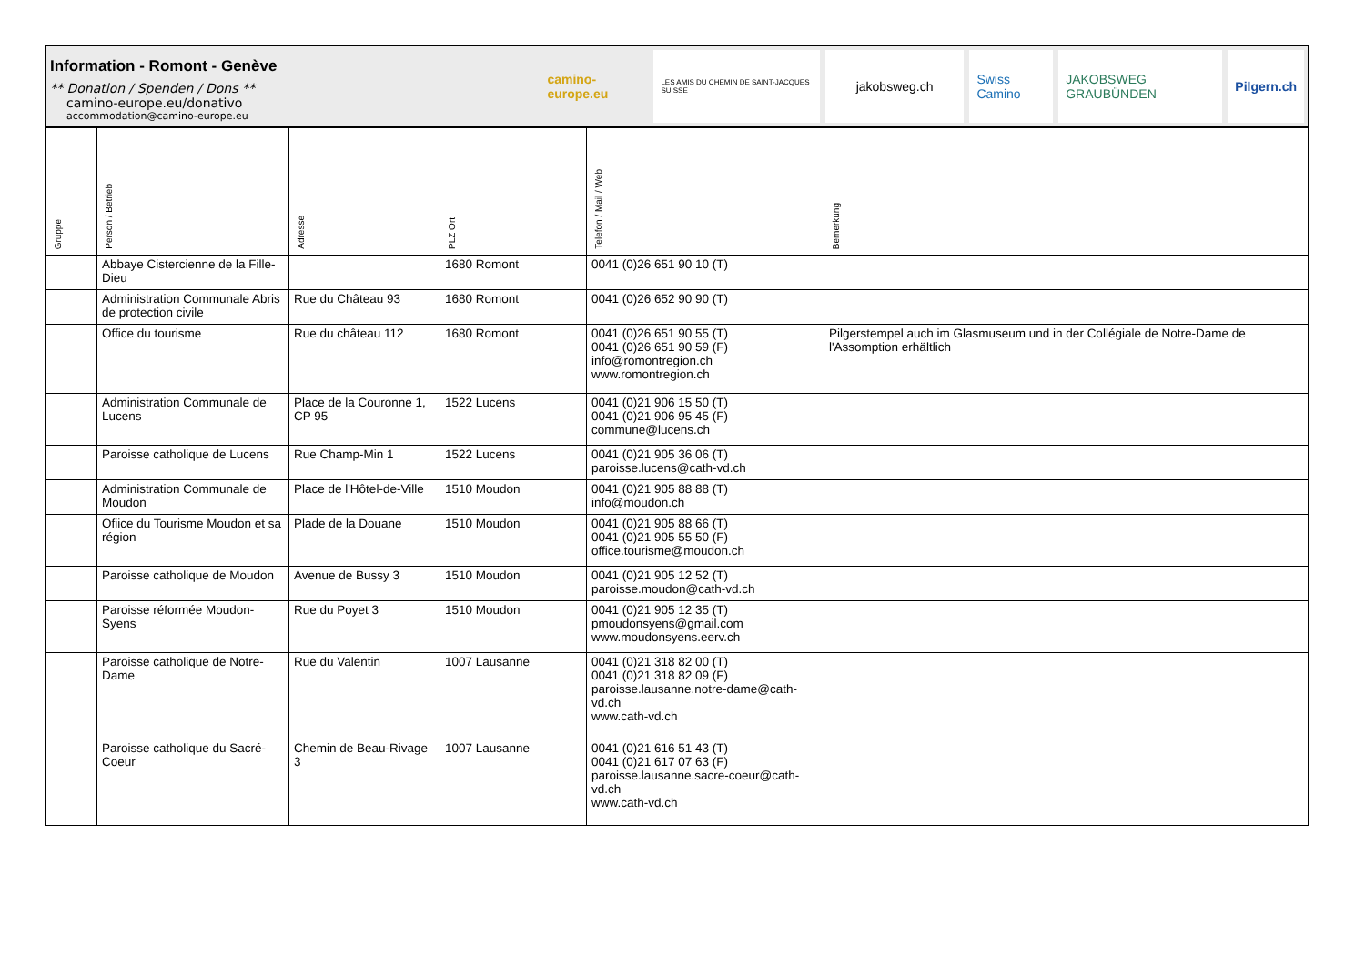Information - Romont - Genève
** Donation / Spenden / Dons **
camino-europe.eu/donativo
accommodation@camino-europe.eu
camino-europe.eu
LES AMIS DU CHEMIN DE SAINT-JACQUES SUISSE
jakobsweg.ch Swiss Camino JAKOBSWEG GRAUBÜNDEN Pilgern.ch
| Gruppe | Person / Betrieb | Adresse | PLZ Ort | Telefon / Mail / Web | Bemerkung |
| --- | --- | --- | --- | --- | --- |
| | Abbaye Cistercienne de la Fille-Dieu | | 1680 Romont | 0041 (0)26 651 90 10 (T) | |
| | Administration Communale Abris de protection civile | Rue du Château 93 | 1680 Romont | 0041 (0)26 652 90 90 (T) | |
| | Office du tourisme | Rue du château 112 | 1680 Romont | 0041 (0)26 651 90 55 (T) 0041 (0)26 651 90 59 (F) info@romontregion.ch www.romontregion.ch | Pilgerstempel auch im Glasmuseum und in der Collégiale de Notre-Dame de l'Assomption erhältlich |
| | Administration Communale de Lucens | Place de la Couronne 1, CP 95 | 1522 Lucens | 0041 (0)21 906 15 50 (T) 0041 (0)21 906 95 45 (F) commune@lucens.ch | |
| | Paroisse catholique de Lucens | Rue Champ-Min 1 | 1522 Lucens | 0041 (0)21 905 36 06 (T) paroisse.lucens@cath-vd.ch | |
| | Administration Communale de Moudon | Place de l'Hôtel-de-Ville | 1510 Moudon | 0041 (0)21 905 88 88 (T) info@moudon.ch | |
| | Ofiice du Tourisme Moudon et sa région | Plade de la Douane | 1510 Moudon | 0041 (0)21 905 88 66 (T) 0041 (0)21 905 55 50 (F) office.tourisme@moudon.ch | |
| | Paroisse catholique de Moudon | Avenue de Bussy 3 | 1510 Moudon | 0041 (0)21 905 12 52 (T) paroisse.moudon@cath-vd.ch | |
| | Paroisse réformée Moudon-Syens | Rue du Poyet 3 | 1510 Moudon | 0041 (0)21 905 12 35 (T) pmoudonsyens@gmail.com www.moudonsyens.eerv.ch | |
| | Paroisse catholique de Notre-Dame | Rue du Valentin | 1007 Lausanne | 0041 (0)21 318 82 00 (T) 0041 (0)21 318 82 09 (F) paroisse.lausanne.notre-dame@cath-vd.ch www.cath-vd.ch | |
| | Paroisse catholique du Sacré-Coeur | Chemin de Beau-Rivage 3 | 1007 Lausanne | 0041 (0)21 616 51 43 (T) 0041 (0)21 617 07 63 (F) paroisse.lausanne.sacre-coeur@cath-vd.ch www.cath-vd.ch | |